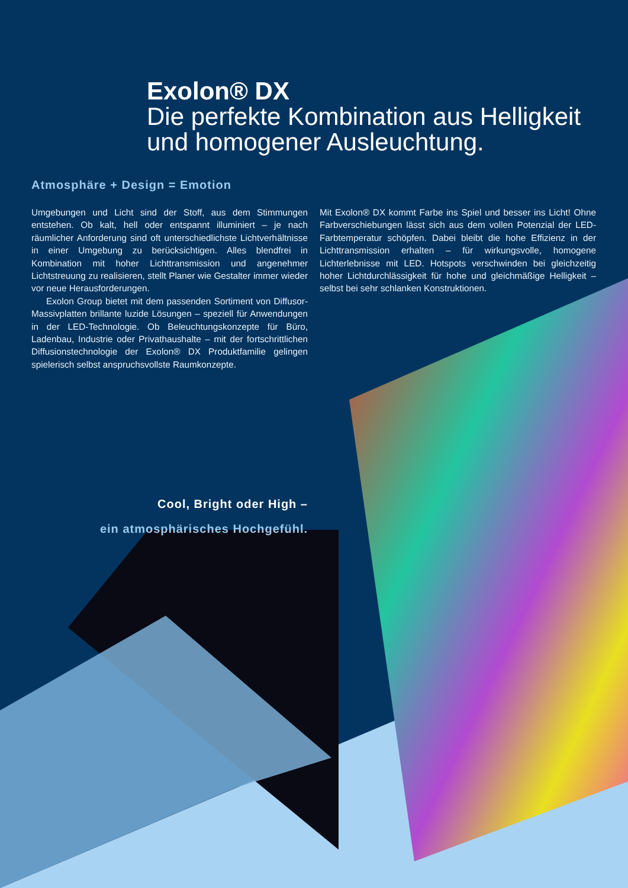Exolon® DX
Die perfekte Kombination aus Helligkeit und homogener Ausleuchtung.
Atmosphäre + Design = Emotion
Umgebungen und Licht sind der Stoff, aus dem Stimmungen entstehen. Ob kalt, hell oder entspannt illuminiert – je nach räumlicher Anforderung sind oft unterschiedlichste Lichtverhältnisse in einer Umgebung zu berücksichtigen. Alles blendfrei in Kombination mit hoher Lichttransmission und angenehmer Lichtstreuung zu realisieren, stellt Planer wie Gestalter immer wieder vor neue Herausforderungen.
Exolon Group bietet mit dem passenden Sortiment von Diffusor-Massivplatten brillante luzide Lösungen – speziell für Anwendungen in der LED-Technologie. Ob Beleuchtungskonzepte für Büro, Ladenbau, Industrie oder Privathaushalte – mit der fortschrittlichen Diffusionstechnologie der Exolon® DX Produktfamilie gelingen spielerisch selbst anspruchsvollste Raumkonzepte.
Mit Exolon® DX kommt Farbe ins Spiel und besser ins Licht! Ohne Farbverschiebungen lässt sich aus dem vollen Potenzial der LED-Farbtemperatur schöpfen. Dabei bleibt die hohe Effizienz in der Lichttransmission erhalten – für wirkungsvolle, homogene Lichterlebnisse mit LED. Hotspots verschwinden bei gleichzeitig hoher Lichtdurchlässigkeit für hohe und gleichmäßige Helligkeit – selbst bei sehr schlanken Konstruktionen.
Cool, Bright oder High –
ein atmosphärisches Hochgefühl.